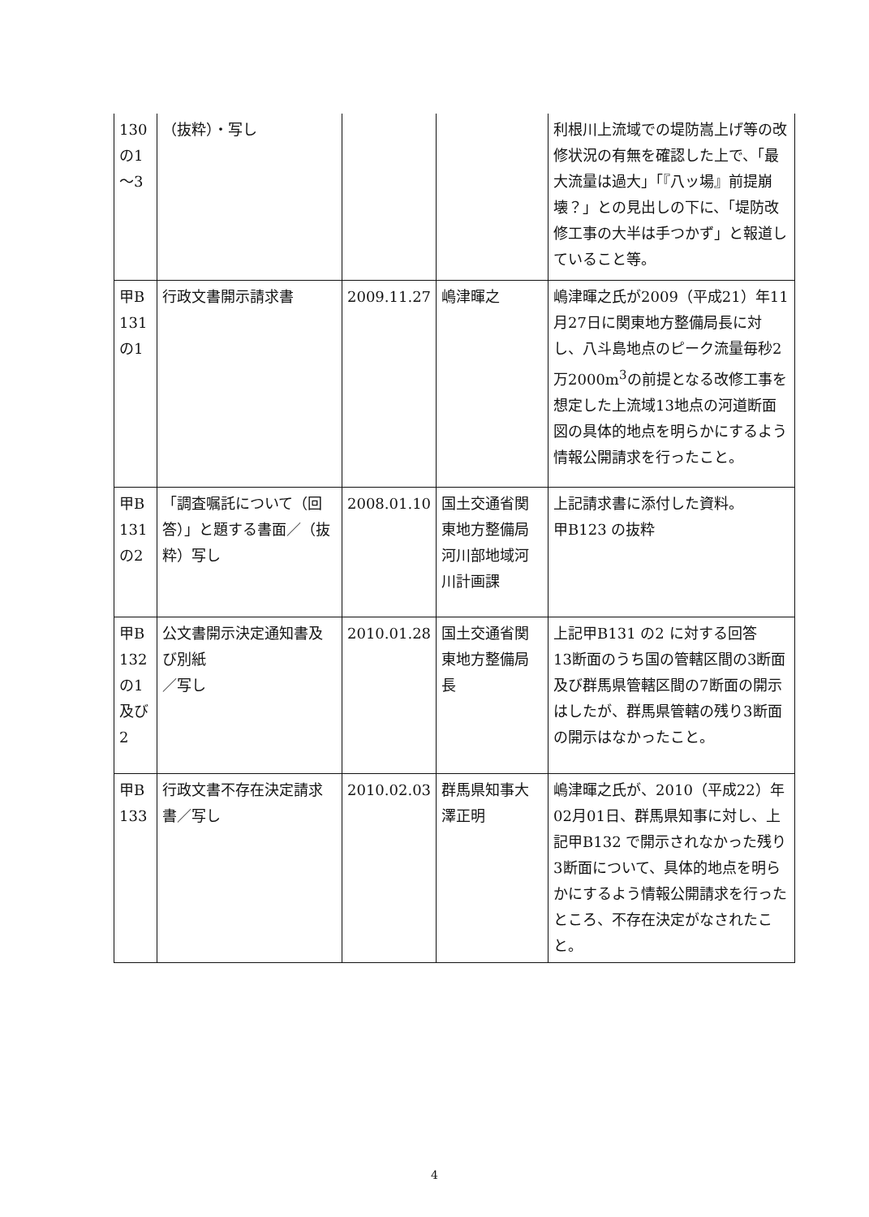| 130 の1 ～3 | （抜粋）・写し | | | 利根川上流域での堤防嵩上げ等の改修状況の有無を確認した上で、「最大流量は過大」「『八ッ場』前提崩壊？」との見出しの下に、「堤防改修工事の大半は手つかず」と報道していること等。 |
| 甲B 131 の1 | 行政文書開示請求書 | 2009.11.27 | 嶋津暉之 | 嶋津暉之氏が2009（平成21）年11月27日に関東地方整備局長に対し、八斗島地点のピーク流量毎秒2万2000m<sup>3</sup>の前提となる改修工事を想定した上流域13地点の河道断面図の具体的地点を明らかにするよう情報公開請求を行ったこと。 |
| 甲B 131 の2 | 「調査嘱託について（回答）」と題する書面／（抜粋）写し | 2008.01.10 | 国土交通省関東地方整備局河川部地域河川計画課 | 上記請求書に添付した資料。 甲B123 の抜粋 |
| 甲B 132 の1 及び 2 | 公文書開示決定通知書及び別紙 ／写し | 2010.01.28 | 国土交通省関東地方整備局長 | 上記甲B131 の2 に対する回答 13断面のうち国の管轄区間の3断面及び群馬県管轄区間の7断面の開示はしたが、群馬県管轄の残り3断面の開示はなかったこと。 |
| 甲B 133 | 行政文書不存在決定請求書／写し | 2010.02.03 | 群馬県知事大澤正明 | 嶋津暉之氏が、2010（平成22）年02月01日、群馬県知事に対し、上記甲B132 で開示されなかった残り3断面について、具体的地点を明らかにするよう情報公開請求を行ったところ、不存在決定がなされたこと。 |
4